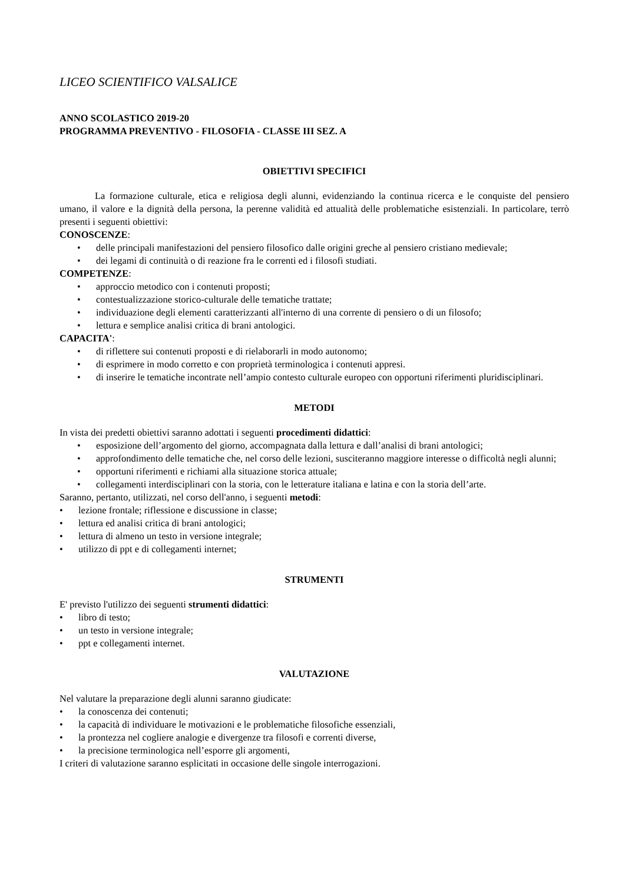LICEO SCIENTIFICO VALSALICE
ANNO SCOLASTICO 2019-20
PROGRAMMA PREVENTIVO - FILOSOFIA - CLASSE III SEZ. A
OBIETTIVI SPECIFICI
La formazione culturale, etica e religiosa degli alunni, evidenziando la continua ricerca e le conquiste del pensiero umano, il valore e la dignità della persona, la perenne validità ed attualità delle problematiche esistenziali. In particolare, terrò presenti i seguenti obiettivi:
CONOSCENZE:
• delle principali manifestazioni del pensiero filosofico dalle origini greche al pensiero cristiano medievale;
• dei legami di continuità o di reazione fra le correnti ed i filosofi studiati.
COMPETENZE:
• approccio metodico con i contenuti proposti;
• contestualizzazione storico-culturale delle tematiche trattate;
• individuazione degli elementi caratterizzanti all'interno di una corrente di pensiero o di un filosofo;
• lettura e semplice analisi critica di brani antologici.
CAPACITA':
• di riflettere sui contenuti proposti e di rielaborarli in modo autonomo;
• di esprimere in modo corretto e con proprietà terminologica i contenuti appresi.
• di inserire le tematiche incontrate nell’ampio contesto culturale europeo con opportuni riferimenti pluridisciplinari.
METODI
In vista dei predetti obiettivi saranno adottati i seguenti procedimenti didattici:
• esposizione dell’argomento del giorno, accompagnata dalla lettura e dall’analisi di brani antologici;
• approfondimento delle tematiche che, nel corso delle lezioni, susciteranno maggiore interesse o difficoltà negli alunni;
• opportuni riferimenti e richiami alla situazione storica attuale;
• collegamenti interdisciplinari con la storia, con le letterature italiana e latina e con la storia dell’arte.
Saranno, pertanto, utilizzati, nel corso dell'anno, i seguenti metodi:
• lezione frontale; riflessione e discussione in classe;
• lettura ed analisi critica di brani antologici;
• lettura di almeno un testo in versione integrale;
• utilizzo di ppt e di collegamenti internet;
STRUMENTI
E' previsto l'utilizzo dei seguenti strumenti didattici:
• libro di testo;
• un testo in versione integrale;
• ppt e collegamenti internet.
VALUTAZIONE
Nel valutare la preparazione degli alunni saranno giudicate:
• la conoscenza dei contenuti;
• la capacità di individuare le motivazioni e le problematiche filosofiche essenziali,
• la prontezza nel cogliere analogie e divergenze tra filosofi e correnti diverse,
• la precisione terminologica nell’esporre gli argomenti,
I criteri di valutazione saranno esplicitati in occasione delle singole interrogazioni.